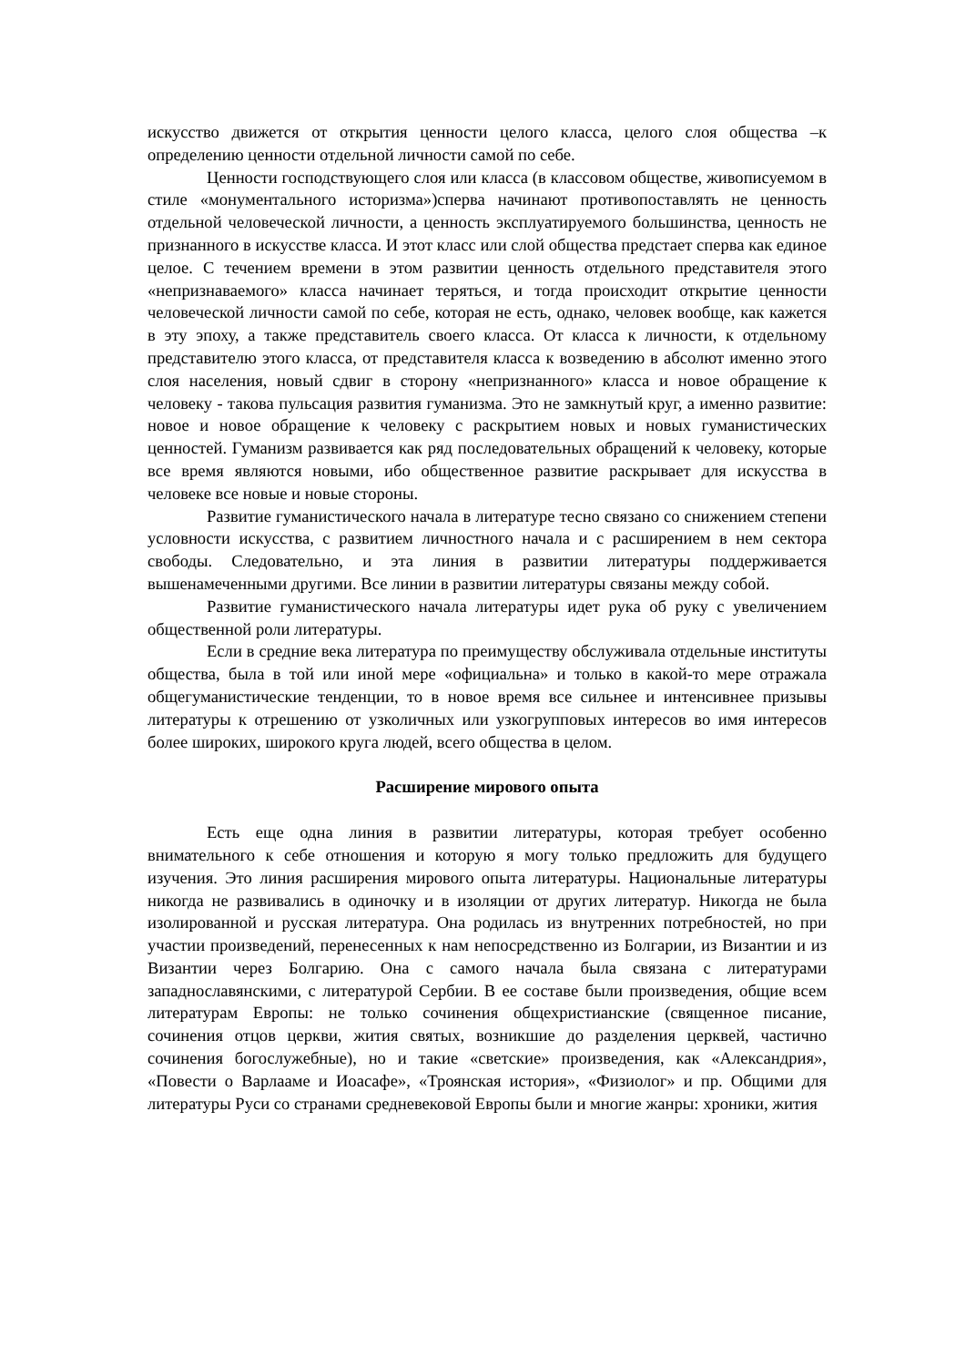искусство движется от открытия ценности целого класса, целого слоя общества –к определению ценности отдельной личности самой по себе.
Ценности господствующего слоя или класса (в классовом обществе, живописуемом в стиле «монументального историзма»)сперва начинают противопоставлять не ценность отдельной человеческой личности, а ценность эксплуатируемого большинства, ценность не признанного в искусстве класса. И этот класс или слой общества предстает сперва как единое целое. С течением времени в этом развитии ценность отдельного представителя этого «непризнаваемого» класса начинает теряться, и тогда происходит открытие ценности человеческой личности самой по себе, которая не есть, однако, человек вообще, как кажется в эту эпоху, а также представитель своего класса. От класса к личности, к отдельному представителю этого класса, от представителя класса к возведению в абсолют именно этого слоя населения, новый сдвиг в сторону «непризнанного» класса и новое обращение к человеку - такова пульсация развития гуманизма. Это не замкнутый круг, а именно развитие: новое и новое обращение к человеку с раскрытием новых и новых гуманистических ценностей. Гуманизм развивается как ряд последовательных обращений к человеку, которые все время являются новыми, ибо общественное развитие раскрывает для искусства в человеке все новые и новые стороны.
Развитие гуманистического начала в литературе тесно связано со снижением степени условности искусства, с развитием личностного начала и с расширением в нем сектора свободы. Следовательно, и эта линия в развитии литературы поддерживается вышенамеченными другими. Все линии в развитии литературы связаны между собой.
Развитие гуманистического начала литературы идет рука об руку с увеличением общественной роли литературы.
Если в средние века литература по преимуществу обслуживала отдельные институты общества, была в той или иной мере «официальна» и только в какой-то мере отражала общегуманистические тенденции, то в новое время все сильнее и интенсивнее призывы литературы к отрешению от узколичных или узкогрупповых интересов во имя интересов более широких, широкого круга людей, всего общества в целом.
Расширение мирового опыта
Есть еще одна линия в развитии литературы, которая требует особенно внимательного к себе отношения и которую я могу только предложить для будущего изучения. Это линия расширения мирового опыта литературы. Национальные литературы никогда не развивались в одиночку и в изоляции от других литератур. Никогда не была изолированной и русская литература. Она родилась из внутренних потребностей, но при участии произведений, перенесенных к нам непосредственно из Болгарии, из Византии и из Византии через Болгарию. Она с самого начала была связана с литературами западнославянскими, с литературой Сербии. В ее составе были произведения, общие всем литературам Европы: не только сочинения общехристианские (священное писание, сочинения отцов церкви, жития святых, возникшие до разделения церквей, частично сочинения богослужебные), но и такие «светские» произведения, как «Александрия», «Повести о Варлааме и Иоасафе», «Троянская история», «Физиолог» и пр. Общими для литературы Руси со странами средневековой Европы были и многие жанры: хроники, жития